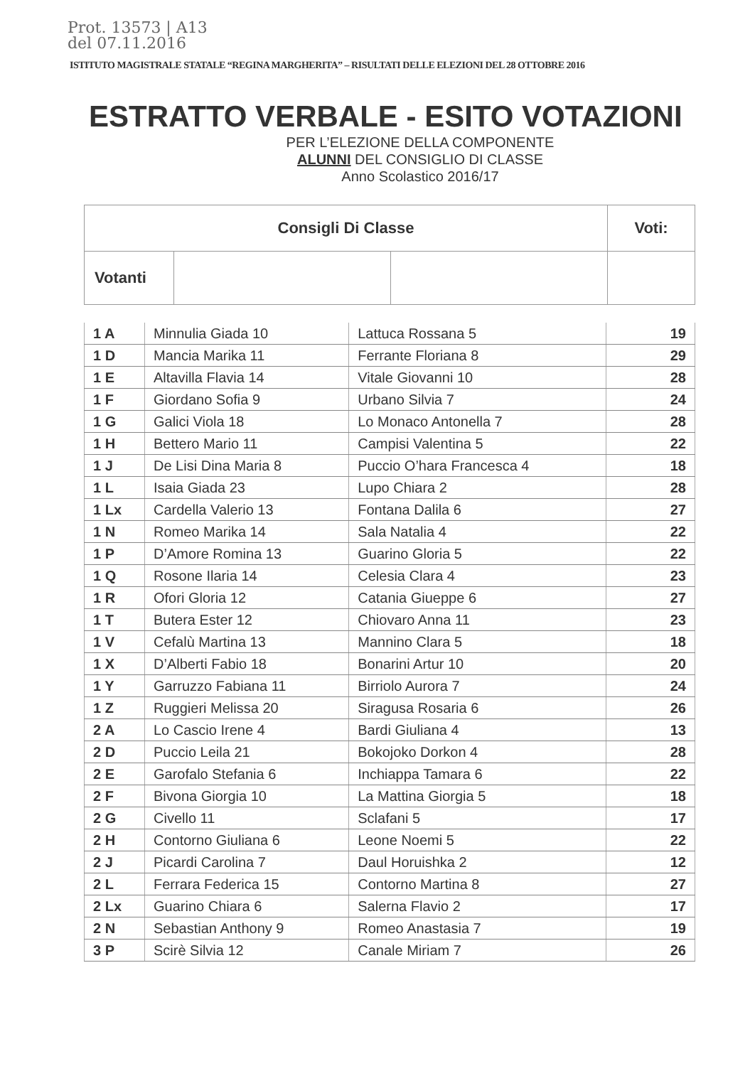Prot. 13573 | A13
del 07.11.2016
ISTITUTO MAGISTRALE STATALE “REGINA MARGHERITA” – RISULTATI DELLE ELEZIONI DEL 28 OTTOBRE 2016
ESTRATTO VERBALE - ESITO VOTAZIONI
PER L’ELEZIONE DELLA COMPONENTE
ALUNNI DEL CONSIGLIO DI CLASSE
Anno Scolastico 2016/17
| Consigli Di Classe | | | Voti: |
| Votanti | | | |
| 1 A | Minnulia Giada 10 | Lattuca Rossana 5 | 19 |
| 1 D | Mancia Marika 11 | Ferrante Floriana 8 | 29 |
| 1 E | Altavilla Flavia 14 | Vitale Giovanni 10 | 28 |
| 1 F | Giordano Sofia 9 | Urbano Silvia 7 | 24 |
| 1 G | Galici Viola 18 | Lo Monaco Antonella 7 | 28 |
| 1 H | Bettero Mario 11 | Campisi Valentina 5 | 22 |
| 1 J | De Lisi Dina Maria 8 | Puccio O’hara Francesca 4 | 18 |
| 1 L | Isaia Giada 23 | Lupo Chiara 2 | 28 |
| 1 Lx | Cardella Valerio 13 | Fontana Dalila 6 | 27 |
| 1 N | Romeo Marika 14 | Sala Natalia 4 | 22 |
| 1 P | D’Amore Romina 13 | Guarino Gloria 5 | 22 |
| 1 Q | Rosone Ilaria 14 | Celesia Clara 4 | 23 |
| 1 R | Ofori Gloria 12 | Catania Giueppe 6 | 27 |
| 1 T | Butera Ester 12 | Chiovaro Anna 11 | 23 |
| 1 V | Cefalù Martina 13 | Mannino Clara 5 | 18 |
| 1 X | D’Alberti Fabio 18 | Bonarini Artur 10 | 20 |
| 1 Y | Garruzzo Fabiana 11 | Birriolo Aurora 7 | 24 |
| 1 Z | Ruggieri Melissa 20 | Siragusa Rosaria 6 | 26 |
| 2 A | Lo Cascio Irene 4 | Bardi Giuliana 4 | 13 |
| 2 D | Puccio Leila 21 | Bokojoko Dorkon 4 | 28 |
| 2 E | Garofalo Stefania 6 | Inchiappa Tamara 6 | 22 |
| 2 F | Bivona Giorgia 10 | La Mattina Giorgia 5 | 18 |
| 2 G | Civello 11 | Sclafani 5 | 17 |
| 2 H | Contorno Giuliana 6 | Leone Noemi 5 | 22 |
| 2 J | Picardi Carolina 7 | Daul Horuishka 2 | 12 |
| 2 L | Ferrara Federica 15 | Contorno Martina 8 | 27 |
| 2 Lx | Guarino Chiara 6 | Salerna Flavio 2 | 17 |
| 2 N | Sebastian Anthony 9 | Romeo Anastasia 7 | 19 |
| 3 P | Scirè Silvia 12 | Canale Miriam 7 | 26 |